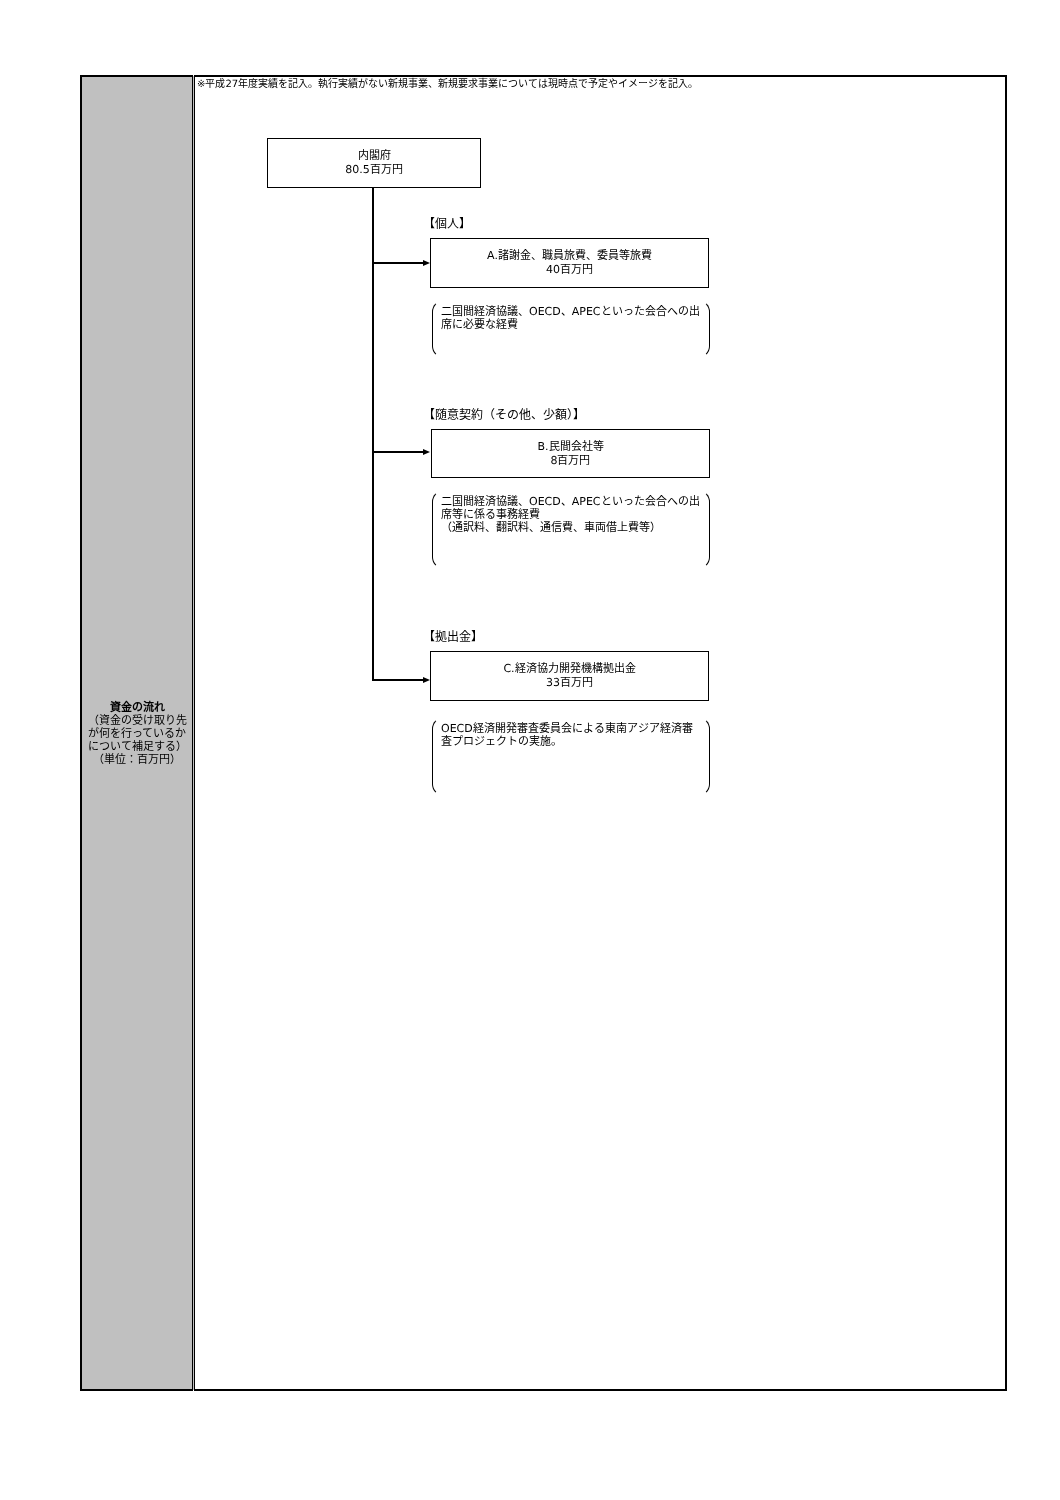| 資金の流れ （資金の受け取り先が何を行っているかについて補足する） （単位：百万円） | ※平成27年度実績を記入。執行実績がない新規事業、新規要求事業については現時点で予定やイメージを記入。 内閣府 80.5百万円 【個人】 A.諸謝金、職員旅費、委員等旅費 40百万円 二国間経済協議、OECD、APECといった会合への出席に必要な経費 【随意契約（その他、少額）】 B.民間会社等 8百万円 二国間経済協議、OECD、APECといった会合への出席等に係る事務経費 （通訳料、翻訳料、通信費、車両借上費等） 【拠出金】 C.経済協力開発機構拠出金 33百万円 OECD経済開発審査委員会による東南アジア経済審査プロジェクトの実施。 |